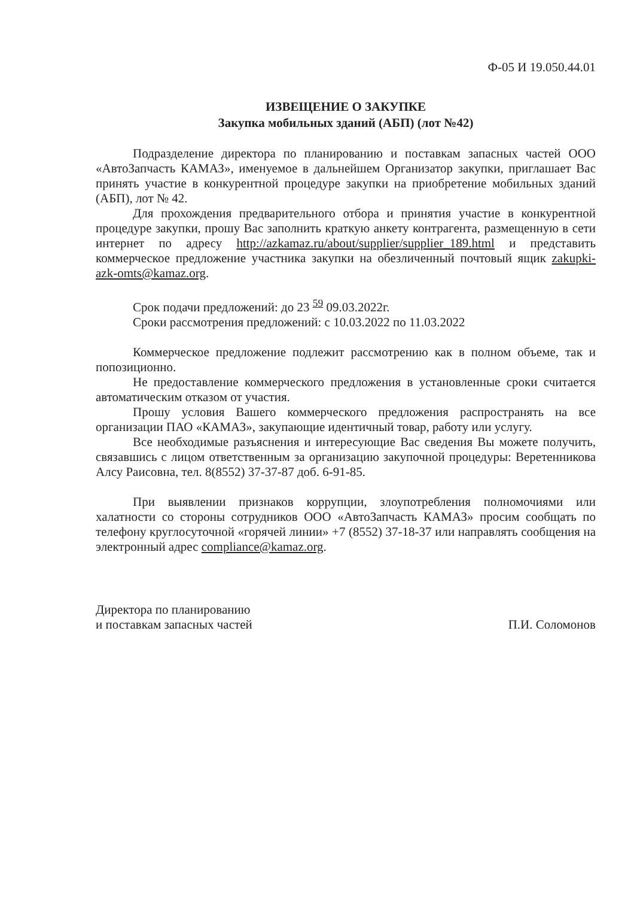Ф-05 И 19.050.44.01
ИЗВЕЩЕНИЕ О ЗАКУПКЕ
Закупка мобильных зданий (АБП) (лот №42)
Подразделение директора по планированию и поставкам запасных частей ООО «АвтоЗапчасть КАМАЗ», именуемое в дальнейшем Организатор закупки, приглашает Вас принять участие в конкурентной процедуре закупки на приобретение мобильных зданий (АБП), лот № 42.
Для прохождения предварительного отбора и принятия участие в конкурентной процедуре закупки, прошу Вас заполнить краткую анкету контрагента, размещенную в сети интернет по адресу http://azkamaz.ru/about/supplier/supplier_189.html и представить коммерческое предложение участника закупки на обезличенный почтовый ящик zakupki-azk-omts@kamaz.org.
Срок подачи предложений: до 23 <sup>59</sup> 09.03.2022г.
Сроки рассмотрения предложений: с 10.03.2022 по 11.03.2022
Коммерческое предложение подлежит рассмотрению как в полном объеме, так и попозиционно.
Не предоставление коммерческого предложения в установленные сроки считается автоматическим отказом от участия.
Прошу условия Вашего коммерческого предложения распространять на все организации ПАО «КАМАЗ», закупающие идентичный товар, работу или услугу.
Все необходимые разъяснения и интересующие Вас сведения Вы можете получить, связавшись с лицом ответственным за организацию закупочной процедуры: Веретенникова Алсу Раисовна, тел. 8(8552) 37-37-87 доб. 6-91-85.
При выявлении признаков коррупции, злоупотребления полномочиями или халатности со стороны сотрудников ООО «АвтоЗапчасть КАМАЗ» просим сообщать по телефону круглосуточной «горячей линии» +7 (8552) 37-18-37 или направлять сообщения на электронный адрес compliance@kamaz.org.
Директора по планированию
и поставкам запасных частей
П.И. Соломонов